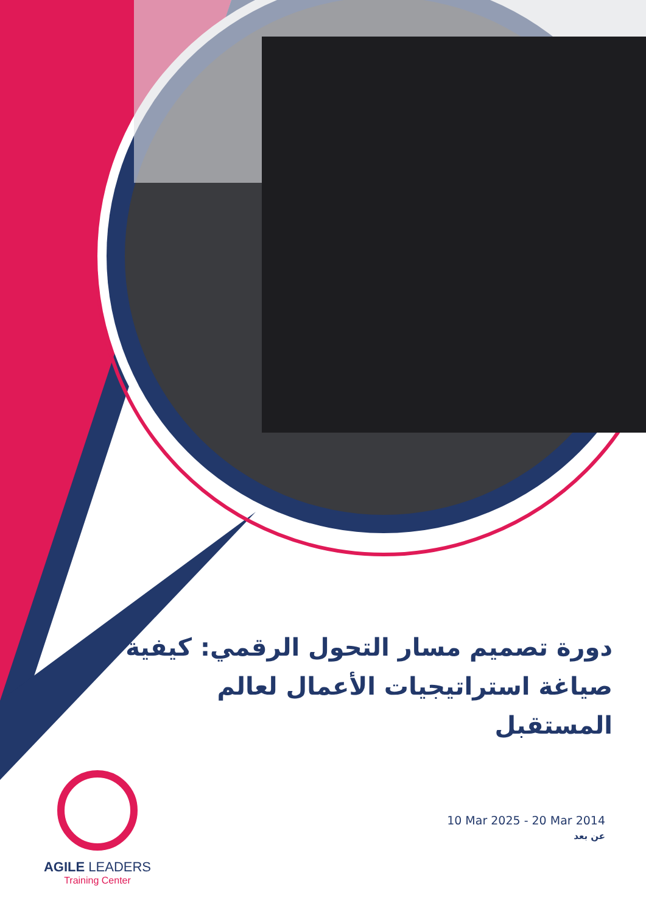دورة تصميم مسار التحول الرقمي: كيفية صياغة استراتيجيات الأعمال لعالم المستقبل
AGILE LEADERS
Training Center
10 Mar 2025 - 20 Mar 2014
عن بعد